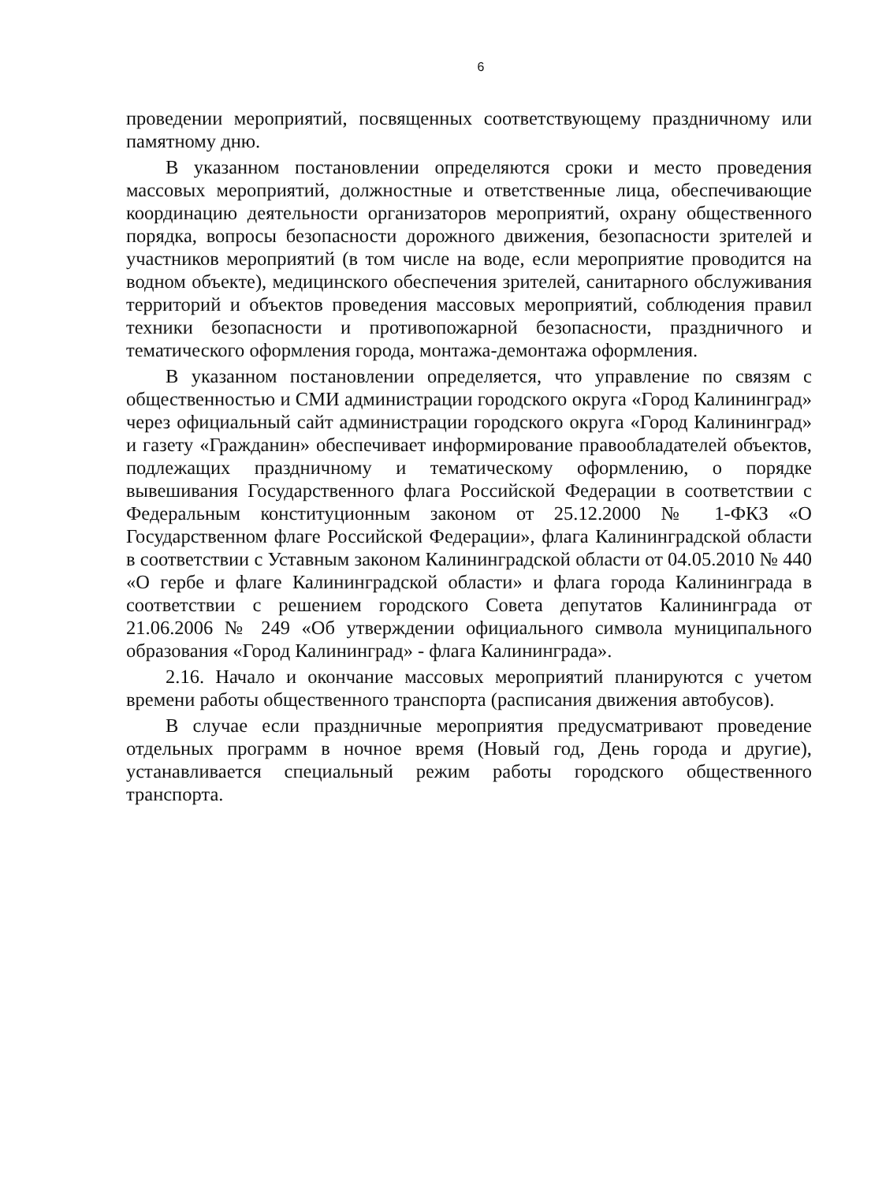6
проведении мероприятий, посвященных соответствующему праздничному или памятному дню.
В указанном постановлении определяются сроки и место проведения массовых мероприятий, должностные и ответственные лица, обеспечивающие координацию деятельности организаторов мероприятий, охрану общественного порядка, вопросы безопасности дорожного движения, безопасности зрителей и участников мероприятий (в том числе на воде, если мероприятие проводится на водном объекте), медицинского обеспечения зрителей, санитарного обслуживания территорий и объектов проведения массовых мероприятий, соблюдения правил техники безопасности и противопожарной безопасности, праздничного и тематического оформления города, монтажа-демонтажа оформления.
В указанном постановлении определяется, что управление по связям с общественностью и СМИ администрации городского округа «Город Калининград» через официальный сайт администрации городского округа «Город Калининград» и газету «Гражданин» обеспечивает информирование правообладателей объектов, подлежащих праздничному и тематическому оформлению, о порядке вывешивания Государственного флага Российской Федерации в соответствии с Федеральным конституционным законом от 25.12.2000 № 1-ФКЗ «О Государственном флаге Российской Федерации», флага Калининградской области в соответствии с Уставным законом Калининградской области от 04.05.2010 № 440 «О гербе и флаге Калининградской области» и флага города Калининграда в соответствии с решением городского Совета депутатов Калининграда от 21.06.2006 № 249 «Об утверждении официального символа муниципального образования «Город Калининград» - флага Калининграда».
2.16. Начало и окончание массовых мероприятий планируются с учетом времени работы общественного транспорта (расписания движения автобусов).
В случае если праздничные мероприятия предусматривают проведение отдельных программ в ночное время (Новый год, День города и другие), устанавливается специальный режим работы городского общественного транспорта.